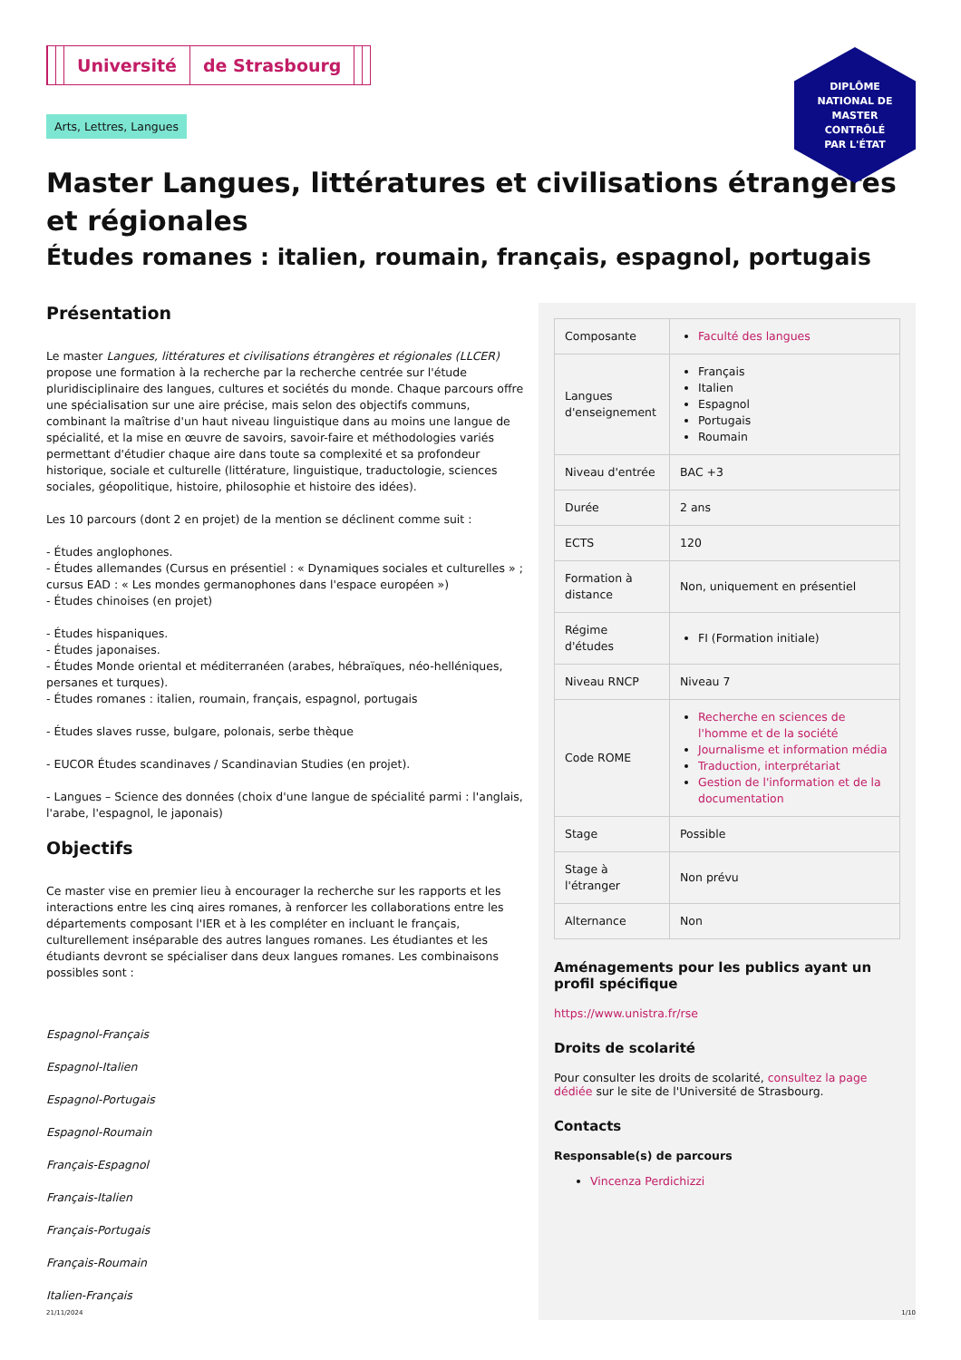DIPLÔME
NATIONAL DE
MASTER
CONTRÔLÉ
PAR L'ÉTAT
Université de Strasbourg
Arts, Lettres, Langues
Master Langues, littératures et civilisations étrangères et régionales
Études romanes : italien, roumain, français, espagnol, portugais
Présentation
Le master Langues, littératures et civilisations étrangères et régionales (LLCER) propose une formation à la recherche par la recherche centrée sur l'étude pluridisciplinaire des langues, cultures et sociétés du monde. Chaque parcours offre une spécialisation sur une aire précise, mais selon des objectifs communs, combinant la maîtrise d'un haut niveau linguistique dans au moins une langue de spécialité, et la mise en œuvre de savoirs, savoir-faire et méthodologies variés permettant d'étudier chaque aire dans toute sa complexité et sa profondeur historique, sociale et culturelle (littérature, linguistique, traductologie, sciences sociales, géopolitique, histoire, philosophie et histoire des idées).
Les 10 parcours (dont 2 en projet) de la mention se déclinent comme suit :
- Études anglophones.
- Études allemandes (Cursus en présentiel : « Dynamiques sociales et culturelles » ; cursus EAD : « Les mondes germanophones dans l'espace européen »)
- Études chinoises (en projet)
- Études hispaniques.
- Études japonaises.
- Études Monde oriental et méditerranéen (arabes, hébraïques, néo-helléniques, persanes et turques).
- Études romanes : italien, roumain, français, espagnol, portugais
- Études slaves russe, bulgare, polonais, serbe thèque
- EUCOR Études scandinaves / Scandinavian Studies (en projet).
- Langues – Science des données (choix d'une langue de spécialité parmi : l'anglais, l'arabe, l'espagnol, le japonais)
Objectifs
Ce master vise en premier lieu à encourager la recherche sur les rapports et les interactions entre les cinq aires romanes, à renforcer les collaborations entre les départements composant l'IER et à les compléter en incluant le français, culturellement inséparable des autres langues romanes. Les étudiantes et les étudiants devront se spécialiser dans deux langues romanes. Les combinaisons possibles sont :
Espagnol-Français
Espagnol-Italien
Espagnol-Portugais
Espagnol-Roumain
Français-Espagnol
Français-Italien
Français-Portugais
Français-Roumain
Italien-Français
| Composante | Faculté des langues |
| Langues d'enseignement | Français Italien Espagnol Portugais Roumain |
| Niveau d'entrée | BAC +3 |
| Durée | 2 ans |
| ECTS | 120 |
| Formation à distance | Non, uniquement en présentiel |
| Régime d'études | FI (Formation initiale) |
| Niveau RNCP | Niveau 7 |
| Code ROME | Recherche en sciences de l'homme et de la société Journalisme et information média Traduction, interprétariat Gestion de l'information et de la documentation |
| Stage | Possible |
| Stage à l'étranger | Non prévu |
| Alternance | Non |
Aménagements pour les publics ayant un profil spécifique
https://www.unistra.fr/rse
Droits de scolarité
Pour consulter les droits de scolarité, consultez la page dédiée sur le site de l'Université de Strasbourg.
Contacts
Responsable(s) de parcours
Vincenza Perdichizzi
21/11/2024 1/10